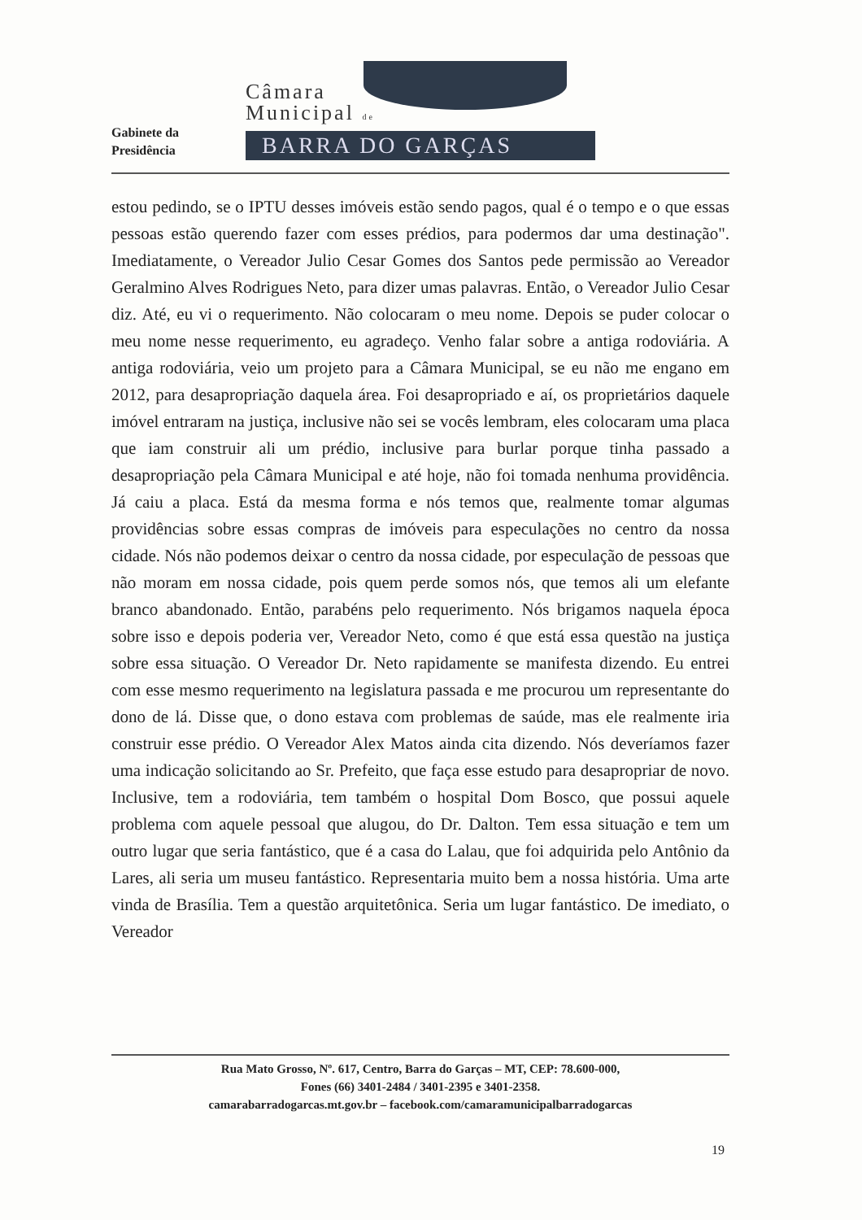Gabinete da
Presidência
Câmara
Municipal de
BARRA DO GARÇAS
estou pedindo, se o IPTU desses imóveis estão sendo pagos, qual é o tempo e o que essas pessoas estão querendo fazer com esses prédios, para podermos dar uma destinação". Imediatamente, o Vereador Julio Cesar Gomes dos Santos pede permissão ao Vereador Geralmino Alves Rodrigues Neto, para dizer umas palavras. Então, o Vereador Julio Cesar diz. Até, eu vi o requerimento. Não colocaram o meu nome. Depois se puder colocar o meu nome nesse requerimento, eu agradeço. Venho falar sobre a antiga rodoviária. A antiga rodoviária, veio um projeto para a Câmara Municipal, se eu não me engano em 2012, para desapropriação daquela área. Foi desapropriado e aí, os proprietários daquele imóvel entraram na justiça, inclusive não sei se vocês lembram, eles colocaram uma placa que iam construir ali um prédio, inclusive para burlar porque tinha passado a desapropriação pela Câmara Municipal e até hoje, não foi tomada nenhuma providência. Já caiu a placa. Está da mesma forma e nós temos que, realmente tomar algumas providências sobre essas compras de imóveis para especulações no centro da nossa cidade. Nós não podemos deixar o centro da nossa cidade, por especulação de pessoas que não moram em nossa cidade, pois quem perde somos nós, que temos ali um elefante branco abandonado. Então, parabéns pelo requerimento. Nós brigamos naquela época sobre isso e depois poderia ver, Vereador Neto, como é que está essa questão na justiça sobre essa situação. O Vereador Dr. Neto rapidamente se manifesta dizendo. Eu entrei com esse mesmo requerimento na legislatura passada e me procurou um representante do dono de lá. Disse que, o dono estava com problemas de saúde, mas ele realmente iria construir esse prédio. O Vereador Alex Matos ainda cita dizendo. Nós deveríamos fazer uma indicação solicitando ao Sr. Prefeito, que faça esse estudo para desapropriar de novo. Inclusive, tem a rodoviária, tem também o hospital Dom Bosco, que possui aquele problema com aquele pessoal que alugou, do Dr. Dalton. Tem essa situação e tem um outro lugar que seria fantástico, que é a casa do Lalau, que foi adquirida pelo Antônio da Lares, ali seria um museu fantástico. Representaria muito bem a nossa história. Uma arte vinda de Brasília. Tem a questão arquitetônica. Seria um lugar fantástico. De imediato, o Vereador
Rua Mato Grosso, Nº. 617, Centro, Barra do Garças – MT, CEP: 78.600-000,
Fones (66) 3401-2484 / 3401-2395 e 3401-2358.
camarabarradogarcas.mt.gov.br – facebook.com/camaramunicipalbarradogarcas
19